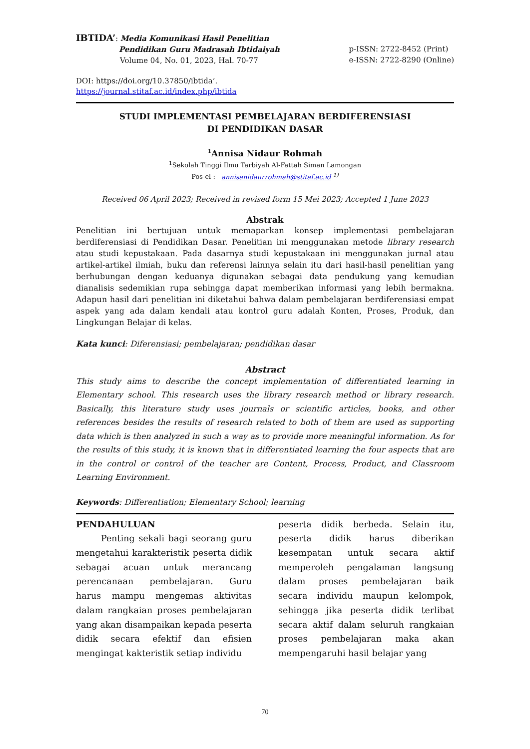IBTIDA’: Media Komunikasi Hasil Penelitian
Pendidikan Guru Madrasah Ibtidaiyah
Volume 04, No. 01, 2023, Hal. 70-77
p-ISSN: 2722-8452 (Print)
e-ISSN: 2722-8290 (Online)
DOI: https://doi.org/10.37850/ibtida’.
https://journal.stitaf.ac.id/index.php/ibtida
STUDI IMPLEMENTASI PEMBELAJARAN BERDIFERENSIASI
DI PENDIDIKAN DASAR
<sup>1</sup> Annisa Nidaur Rohmah
<sup>1</sup> Sekolah Tinggi Ilmu Tarbiyah Al-Fattah Siman Lamongan
Pos-el : annisanidaurrohmah@stitaf.ac.id <sup>1)</sup>
Received 06 April 2023; Received in revised form 15 Mei 2023; Accepted 1 June 2023
Abstrak
Penelitian ini bertujuan untuk memaparkan konsep implementasi pembelajaran berdiferensiasi di Pendidikan Dasar. Penelitian ini menggunakan metode library research atau studi kepustakaan. Pada dasarnya studi kepustakaan ini menggunakan jurnal atau artikel-artikel ilmiah, buku dan referensi lainnya selain itu dari hasil-hasil penelitian yang berhubungan dengan keduanya digunakan sebagai data pendukung yang kemudian dianalisis sedemikian rupa sehingga dapat memberikan informasi yang lebih bermakna. Adapun hasil dari penelitian ini diketahui bahwa dalam pembelajaran berdiferensiasi empat aspek yang ada dalam kendali atau kontrol guru adalah Konten, Proses, Produk, dan Lingkungan Belajar di kelas.
Kata kunci: Diferensiasi; pembelajaran; pendidikan dasar
Abstract
This study aims to describe the concept implementation of differentiated learning in Elementary school. This research uses the library research method or library research. Basically, this literature study uses journals or scientific articles, books, and other references besides the results of research related to both of them are used as supporting data which is then analyzed in such a way as to provide more meaningful information. As for the results of this study, it is known that in differentiated learning the four aspects that are in the control or control of the teacher are Content, Process, Product, and Classroom Learning Environment.
Keywords: Differentiation; Elementary School; learning
PENDAHULUAN
Penting sekali bagi seorang guru mengetahui karakteristik peserta didik sebagai acuan untuk merancang perencanaan pembelajaran. Guru harus mampu mengemas aktivitas dalam rangkaian proses pembelajaran yang akan disampaikan kepada peserta didik secara efektif dan efisien mengingat kakteristik setiap individu
peserta didik berbeda. Selain itu, peserta didik harus diberikan kesempatan untuk secara aktif memperoleh pengalaman langsung dalam proses pembelajaran baik secara individu maupun kelompok, sehingga jika peserta didik terlibat secara aktif dalam seluruh rangkaian proses pembelajaran maka akan mempengaruhi hasil belajar yang
70